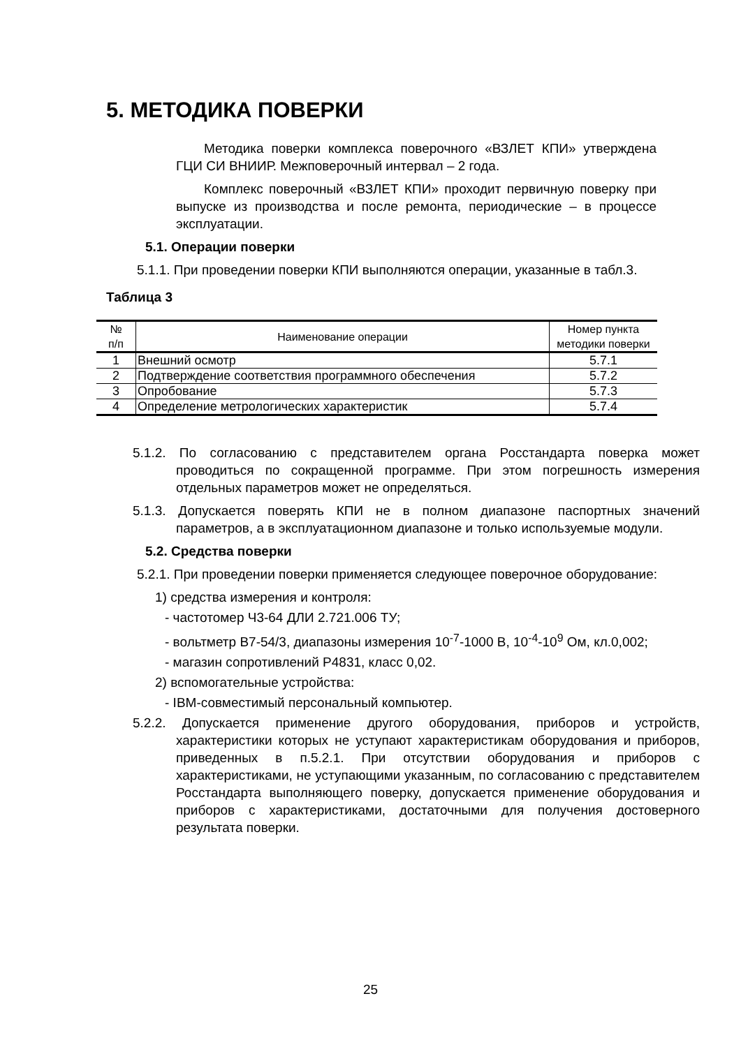5. МЕТОДИКА ПОВЕРКИ
Методика поверки комплекса поверочного «ВЗЛЕТ КПИ» утверждена ГЦИ СИ ВНИИР. Межповерочный интервал – 2 года.
Комплекс поверочный «ВЗЛЕТ КПИ» проходит первичную поверку при выпуске из производства и после ремонта, периодические – в процессе эксплуатации.
5.1. Операции поверки
5.1.1. При проведении поверки КПИ выполняются операции, указанные в табл.3.
Таблица 3
| № п/п | Наименование операции | Номер пункта методики поверки |
| --- | --- | --- |
| 1 | Внешний осмотр | 5.7.1 |
| 2 | Подтверждение соответствия программного обеспечения | 5.7.2 |
| 3 | Опробование | 5.7.3 |
| 4 | Определение метрологических характеристик | 5.7.4 |
5.1.2. По согласованию с представителем органа Росстандарта поверка может проводиться по сокращенной программе. При этом погрешность измерения отдельных параметров может не определяться.
5.1.3. Допускается поверять КПИ не в полном диапазоне паспортных значений параметров, а в эксплуатационном диапазоне и только используемые модули.
5.2. Средства поверки
5.2.1. При проведении поверки применяется следующее поверочное оборудование:
1) средства измерения и контроля:
- частотомер Ч3-64 ДЛИ 2.721.006 ТУ;
- вольтметр В7-54/3, диапазоны измерения 10<sup>-7</sup>-1000 В, 10<sup>-4</sup>-10<sup>9</sup> Ом, кл.0,002;
- магазин сопротивлений Р4831, класс 0,02.
2) вспомогательные устройства:
- IBM-совместимый персональный компьютер.
5.2.2. Допускается применение другого оборудования, приборов и устройств, характеристики которых не уступают характеристикам оборудования и приборов, приведенных в п.5.2.1. При отсутствии оборудования и приборов с характеристиками, не уступающими указанным, по согласованию с представителем Росстандарта выполняющего поверку, допускается применение оборудования и приборов с характеристиками, достаточными для получения достоверного результата поверки.
25